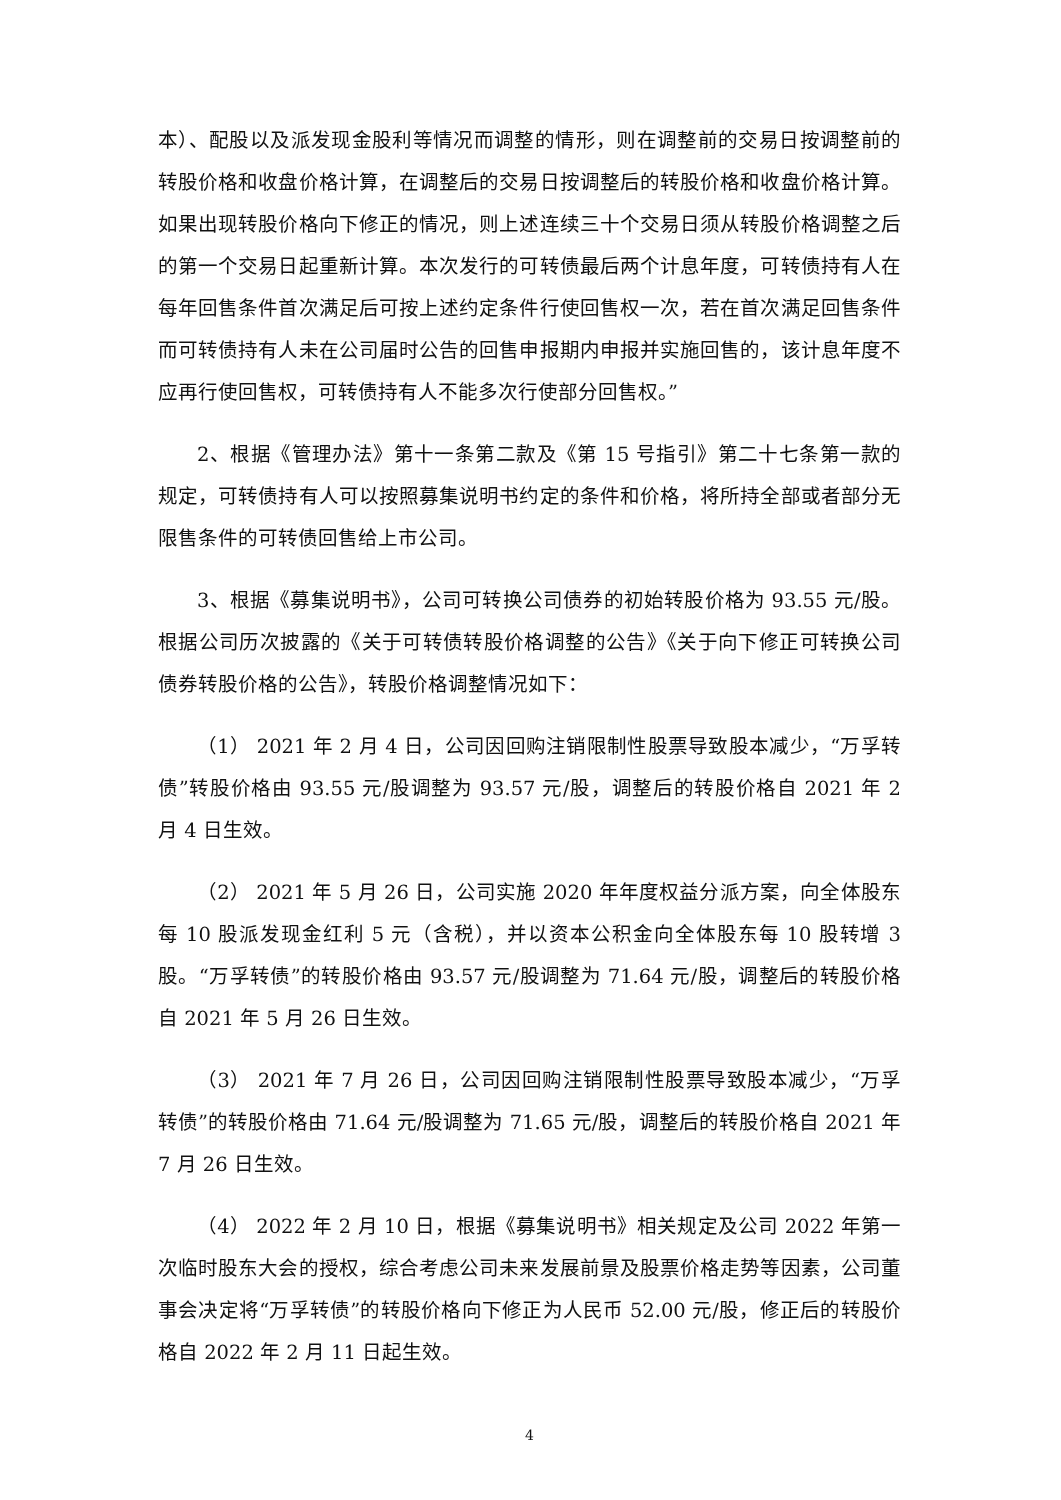本）、配股以及派发现金股利等情况而调整的情形，则在调整前的交易日按调整前的转股价格和收盘价格计算，在调整后的交易日按调整后的转股价格和收盘价格计算。如果出现转股价格向下修正的情况，则上述连续三十个交易日须从转股价格调整之后的第一个交易日起重新计算。本次发行的可转债最后两个计息年度，可转债持有人在每年回售条件首次满足后可按上述约定条件行使回售权一次，若在首次满足回售条件而可转债持有人未在公司届时公告的回售申报期内申报并实施回售的，该计息年度不应再行使回售权，可转债持有人不能多次行使部分回售权。”
2、根据《管理办法》第十一条第二款及《第 15 号指引》第二十七条第一款的规定，可转债持有人可以按照募集说明书约定的条件和价格，将所持全部或者部分无限售条件的可转债回售给上市公司。
3、根据《募集说明书》，公司可转换公司债券的初始转股价格为 93.55 元/股。根据公司历次披露的《关于可转债转股价格调整的公告》《关于向下修正可转换公司债券转股价格的公告》，转股价格调整情况如下：
（1） 2021 年 2 月 4 日，公司因回购注销限制性股票导致股本减少，“万孚转债”转股价格由 93.55 元/股调整为 93.57 元/股，调整后的转股价格自 2021 年 2 月 4 日生效。
（2） 2021 年 5 月 26 日，公司实施 2020 年年度权益分派方案，向全体股东每 10 股派发现金红利 5 元（含税），并以资本公积金向全体股东每 10 股转增 3 股。“万孚转债”的转股价格由 93.57 元/股调整为 71.64 元/股，调整后的转股价格自 2021 年 5 月 26 日生效。
（3） 2021 年 7 月 26 日，公司因回购注销限制性股票导致股本减少，“万孚转债”的转股价格由 71.64 元/股调整为 71.65 元/股，调整后的转股价格自 2021 年 7 月 26 日生效。
（4） 2022 年 2 月 10 日，根据《募集说明书》相关规定及公司 2022 年第一次临时股东大会的授权，综合考虑公司未来发展前景及股票价格走势等因素，公司董事会决定将“万孚转债”的转股价格向下修正为人民币 52.00 元/股，修正后的转股价格自 2022 年 2 月 11 日起生效。
4